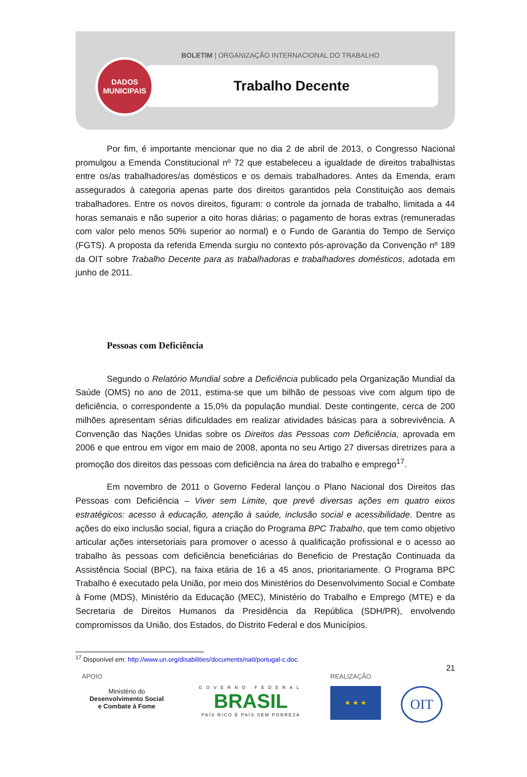BOLETIM | ORGANIZAÇÃO INTERNACIONAL DO TRABALHO
Trabalho Decente
DADOS
MUNICIPAIS
Por fim, é importante mencionar que no dia 2 de abril de 2013, o Congresso Nacional promulgou a Emenda Constitucional nº 72 que estabeleceu a igualdade de direitos trabalhistas entre os/as trabalhadores/as domésticos e os demais trabalhadores. Antes da Emenda, eram assegurados à categoria apenas parte dos direitos garantidos pela Constituição aos demais trabalhadores. Entre os novos direitos, figuram: o controle da jornada de trabalho, limitada a 44 horas semanais e não superior a oito horas diárias; o pagamento de horas extras (remuneradas com valor pelo menos 50% superior ao normal) e o Fundo de Garantia do Tempo de Serviço (FGTS). A proposta da referida Emenda surgiu no contexto pós-aprovação da Convenção nº 189 da OIT sobre Trabalho Decente para as trabalhadoras e trabalhadores domésticos, adotada em junho de 2011.
Pessoas com Deficiência
Segundo o Relatório Mundial sobre a Deficiência publicado pela Organização Mundial da Saúde (OMS) no ano de 2011, estima-se que um bilhão de pessoas vive com algum tipo de deficiência, o correspondente a 15,0% da população mundial. Deste contingente, cerca de 200 milhões apresentam sérias dificuldades em realizar atividades básicas para a sobrevivência. A Convenção das Nações Unidas sobre os Direitos das Pessoas com Deficiência, aprovada em 2006 e que entrou em vigor em maio de 2008, aponta no seu Artigo 27 diversas diretrizes para a promoção dos direitos das pessoas com deficiência na área do trabalho e emprego<sup>17</sup>.
Em novembro de 2011 o Governo Federal lançou o Plano Nacional dos Direitos das Pessoas com Deficiência – Viver sem Limite, que prevê diversas ações em quatro eixos estratégicos: acesso à educação, atenção à saúde, inclusão social e acessibilidade. Dentre as ações do eixo inclusão social, figura a criação do Programa BPC Trabalho, que tem como objetivo articular ações intersetoriais para promover o acesso à qualificação profissional e o acesso ao trabalho às pessoas com deficiência beneficiárias do Beneficio de Prestação Continuada da Assistência Social (BPC), na faixa etária de 16 a 45 anos, prioritariamente. O Programa BPC Trabalho é executado pela União, por meio dos Ministérios do Desenvolvimento Social e Combate à Fome (MDS), Ministério da Educação (MEC), Ministério do Trabalho e Emprego (MTE) e da Secretaria de Direitos Humanos da Presidência da República (SDH/PR), envolvendo compromissos da União, dos Estados, do Distrito Federal e dos Municípios.
<sup>17</sup> Disponível em: http://www.un.org/disabilities/documents/natl/portugal-c.doc.
21
APOIO
Ministério do
Desenvolvimento Social
e Combate à Fome
GOVERNO FEDERAL
BRASIL
PAÍS RICO É PAÍS SEM POBREZA
REALIZAÇÃO
★ ★ ★
OIT